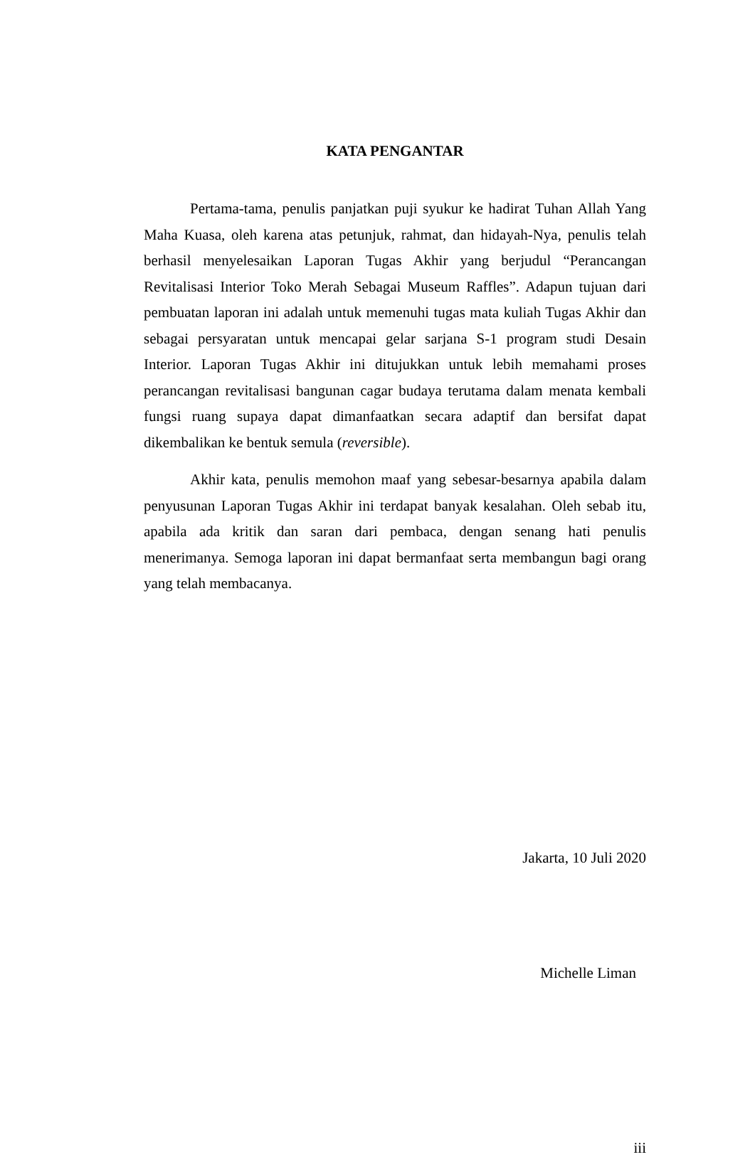KATA PENGANTAR
Pertama-tama, penulis panjatkan puji syukur ke hadirat Tuhan Allah Yang Maha Kuasa, oleh karena atas petunjuk, rahmat, dan hidayah-Nya, penulis telah berhasil menyelesaikan Laporan Tugas Akhir yang berjudul “Perancangan Revitalisasi Interior Toko Merah Sebagai Museum Raffles”. Adapun tujuan dari pembuatan laporan ini adalah untuk memenuhi tugas mata kuliah Tugas Akhir dan sebagai persyaratan untuk mencapai gelar sarjana S-1 program studi Desain Interior. Laporan Tugas Akhir ini ditujukkan untuk lebih memahami proses perancangan revitalisasi bangunan cagar budaya terutama dalam menata kembali fungsi ruang supaya dapat dimanfaatkan secara adaptif dan bersifat dapat dikembalikan ke bentuk semula (reversible).
Akhir kata, penulis memohon maaf yang sebesar-besarnya apabila dalam penyusunan Laporan Tugas Akhir ini terdapat banyak kesalahan. Oleh sebab itu, apabila ada kritik dan saran dari pembaca, dengan senang hati penulis menerimanya. Semoga laporan ini dapat bermanfaat serta membangun bagi orang yang telah membacanya.
Jakarta, 10 Juli 2020
Michelle Liman
iii